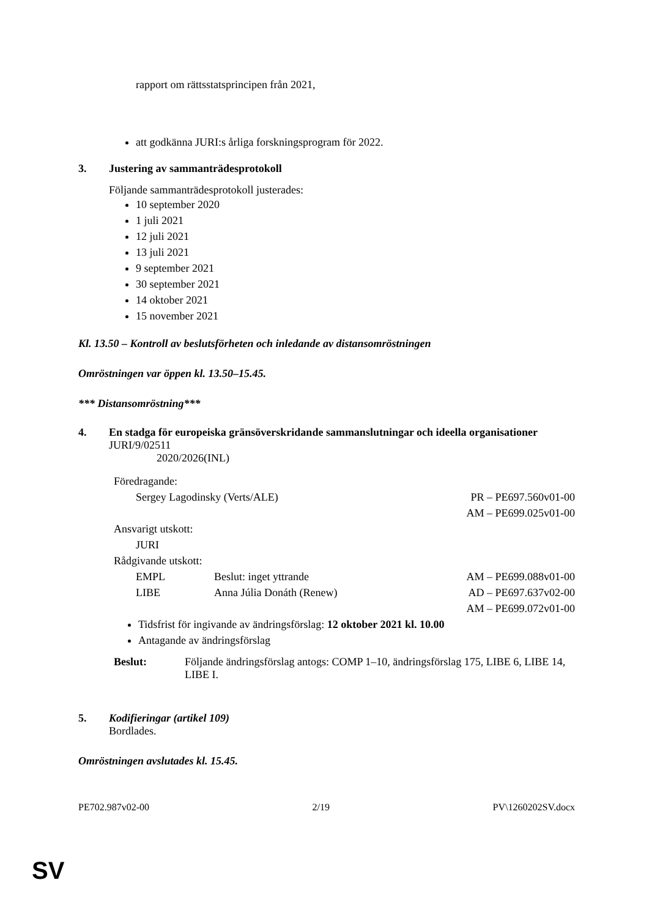rapport om rättsstatsprincipen från 2021,
att godkänna JURI:s årliga forskningsprogram för 2022.
3. Justering av sammanträdesprotokoll
Följande sammanträdesprotokoll justerades:
10 september 2020
1 juli 2021
12 juli 2021
13 juli 2021
9 september 2021
30 september 2021
14 oktober 2021
15 november 2021
Kl. 13.50 – Kontroll av beslutsförheten och inledande av distansomröstningen
Omröstningen var öppen kl. 13.50–15.45.
*** Distansomröstning***
4. En stadga för europeiska gränsöverskridande sammanslutningar och ideella organisationer
JURI/9/02511
2020/2026(INL)
| Föredragande: | | |
| Sergey Lagodinsky (Verts/ALE) | | PR – PE697.560v01-00 |
| | | AM – PE699.025v01-00 |
| Ansvarigt utskott: | | |
| JURI | | |
| Rådgivande utskott: | | |
| EMPL | Beslut: inget yttrande | AM – PE699.088v01-00 |
| LIBE | Anna Júlia Donáth (Renew) | AD – PE697.637v02-00 |
| | | AM – PE699.072v01-00 |
Tidsfrist för ingivande av ändringsförslag: 12 oktober 2021 kl. 10.00
Antagande av ändringsförslag
Beslut: Följande ändringsförslag antogs: COMP 1–10, ändringsförslag 175, LIBE 6, LIBE 14, LIBE I.
5. Kodifieringar (artikel 109)
Bordlades.
Omröstningen avslutades kl. 15.45.
PE702.987v02-00 2/19 PV\1260202SV.docx
SV